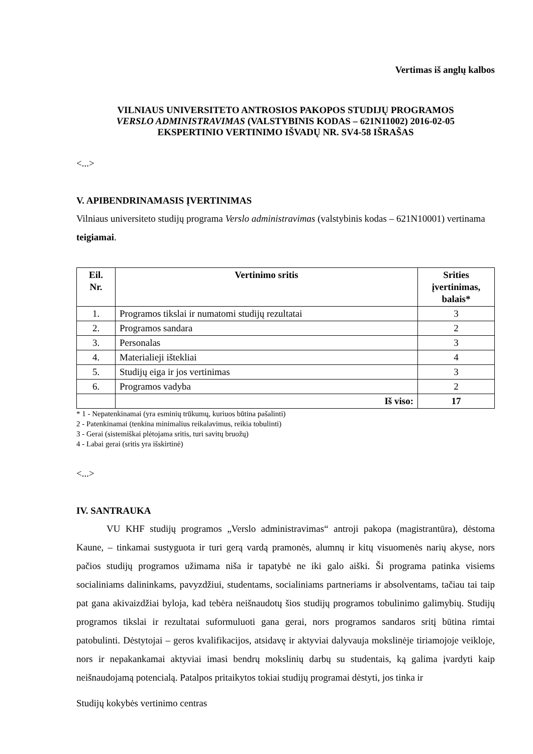Vertimas iš anglų kalbos
VILNIAUS UNIVERSITETO ANTROSIOS PAKOPOS STUDIJŲ PROGRAMOS
VERSLO ADMINISTRAVIMAS (VALSTYBINIS KODAS – 621N11002) 2016-02-05
EKSPERTINIO VERTINIMO IŠVADŲ NR. SV4-58 IŠRAŠAS
<...>
V. APIBENDRINAMASIS ĮVERTINIMAS
Vilniaus universiteto studijų programa Verslo administravimas (valstybinis kodas – 621N10001) vertinama teigiamai.
| Eil. Nr. | Vertinimo sritis | Srities įvertinimas, balais* |
| --- | --- | --- |
| 1. | Programos tikslai ir numatomi studijų rezultatai | 3 |
| 2. | Programos sandara | 2 |
| 3. | Personalas | 3 |
| 4. | Materialieji ištekliai | 4 |
| 5. | Studijų eiga ir jos vertinimas | 3 |
| 6. | Programos vadyba | 2 |
| | Iš viso: | 17 |
* 1 - Nepatenkinamai (yra esminių trūkumų, kuriuos būtina pašalinti)
2 - Patenkinamai (tenkina minimalius reikalavimus, reikia tobulinti)
3 - Gerai (sistemiškai plėtojama sritis, turi savitų bruožų)
4 - Labai gerai (sritis yra išskirtinė)
<...>
IV. SANTRAUKA
VU KHF studijų programos „Verslo administravimas“ antroji pakopa (magistrantūra), dėstoma Kaune, – tinkamai sustyguota ir turi gerą vardą pramonės, alumnų ir kitų visuomenės narių akyse, nors pačios studijų programos užimama niša ir tapatybė ne iki galo aiški. Ši programa patinka visiems socialiniams dalininkams, pavyzdžiui, studentams, socialiniams partneriams ir absolventams, tačiau tai taip pat gana akivaizdžiai byloja, kad tebėra neišnaudotų šios studijų programos tobulinimo galimybių. Studijų programos tikslai ir rezultatai suformuluoti gana gerai, nors programos sandaros sritį būtina rimtai patobulinti. Dėstytojai – geros kvalifikacijos, atsidavę ir aktyviai dalyvauja mokslinėje tiriamojoje veikloje, nors ir nepakankamai aktyviai imasi bendrų mokslinių darbų su studentais, ką galima įvardyti kaip neišnaudojamą potencialą. Patalpos pritaikytos tokiai studijų programai dėstyti, jos tinka ir
Studijų kokybės vertinimo centras